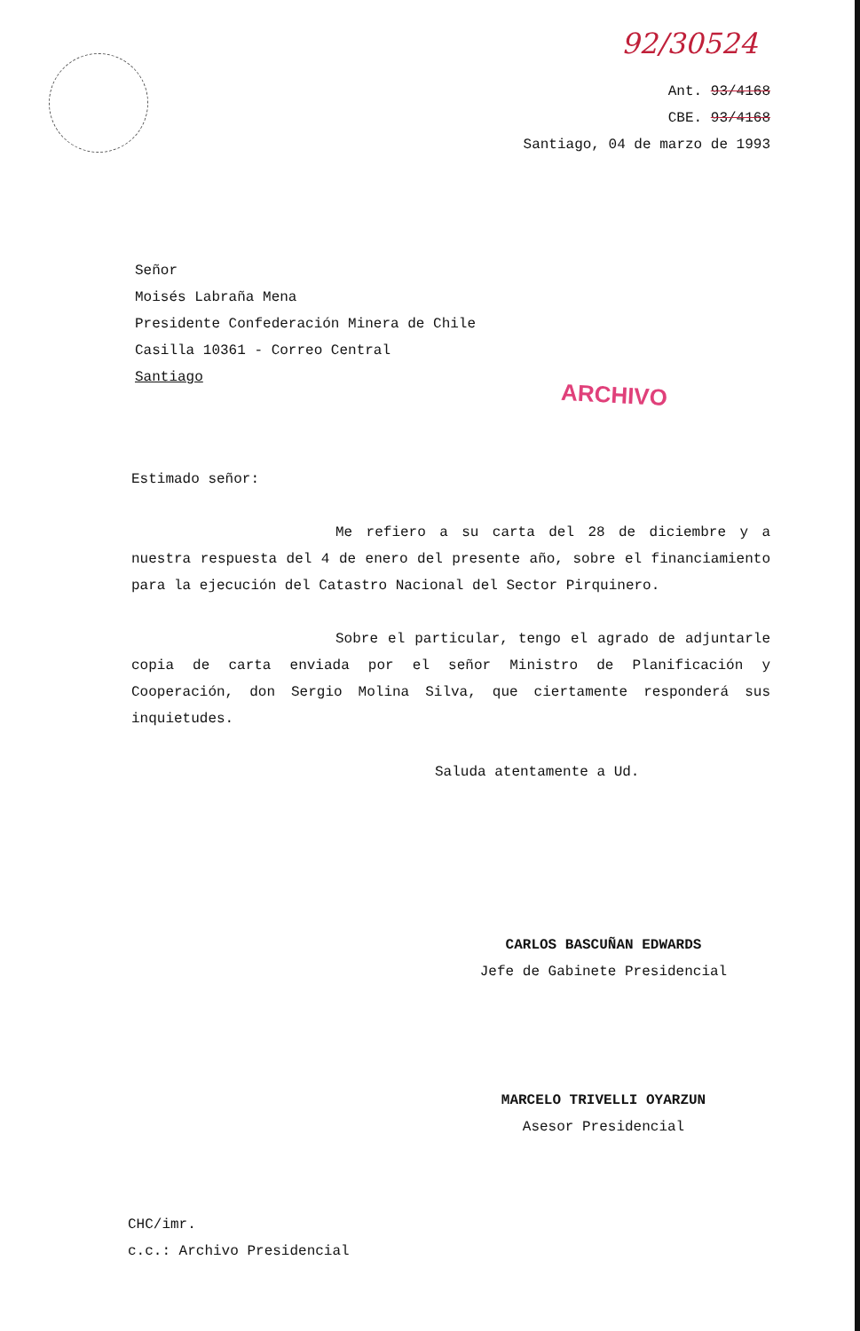92/30524
Ant. 93/4168
CBE. 93/4168
Santiago, 04 de marzo de 1993
Señor
Moisés Labraña Mena
Presidente Confederación Minera de Chile
Casilla 10361 - Correo Central
Santiago
ARCHIVO
Estimado señor:
Me refiero a su carta del 28 de diciembre y a nuestra respuesta del 4 de enero del presente año, sobre el financiamiento para la ejecución del Catastro Nacional del Sector Pirquinero.
Sobre el particular, tengo el agrado de adjuntarle copia de carta enviada por el señor Ministro de Planificación y Cooperación, don Sergio Molina Silva, que ciertamente responderá sus inquietudes.
Saluda atentamente a Ud.
CARLOS BASCUÑAN EDWARDS
Jefe de Gabinete Presidencial
MARCELO TRIVELLI OYARZUN
Asesor Presidencial
CHC/imr.
c.c.: Archivo Presidencial